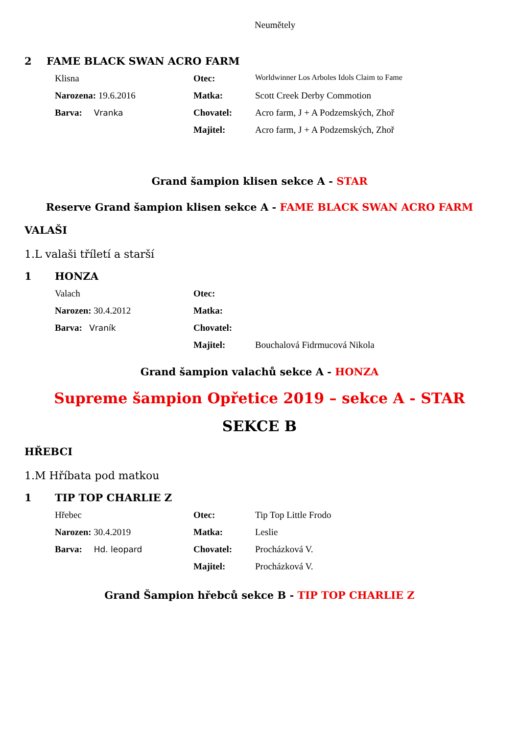Neumětely
2 FAME BLACK SWAN ACRO FARM
Klisna
Otec:
Worldwinner Los Arboles Idols Claim to Fame
Narozena: 19.6.2016
Matka:
Scott Creek Derby Commotion
Barva: Vranka
Chovatel:
Acro farm, J + A Podzemských, Zhoř
Majitel:
Acro farm, J + A Podzemských, Zhoř
Grand šampion klisen sekce A - STAR
Reserve Grand šampion klisen sekce A - FAME BLACK SWAN ACRO FARM
VALAŠI
1.L valaši tříletí a starší
1 HONZA
Valach
Otec:
Narozen: 30.4.2012
Matka:
Barva: Vraník
Chovatel:
Majitel:
Bouchalová Fidrmucová Nikola
Grand šampion valachů sekce A - HONZA
Supreme šampion Opřetice 2019 – sekce A - STAR
SEKCE B
HŘEBCI
1.M Hříbata pod matkou
1 TIP TOP CHARLIE Z
Hřebec
Otec:
Tip Top Little Frodo
Narozen: 30.4.2019
Matka:
Leslie
Barva: Hd. leopard
Chovatel:
Procházková V.
Majitel:
Procházková V.
Grand Šampion hřebců sekce B - TIP TOP CHARLIE Z